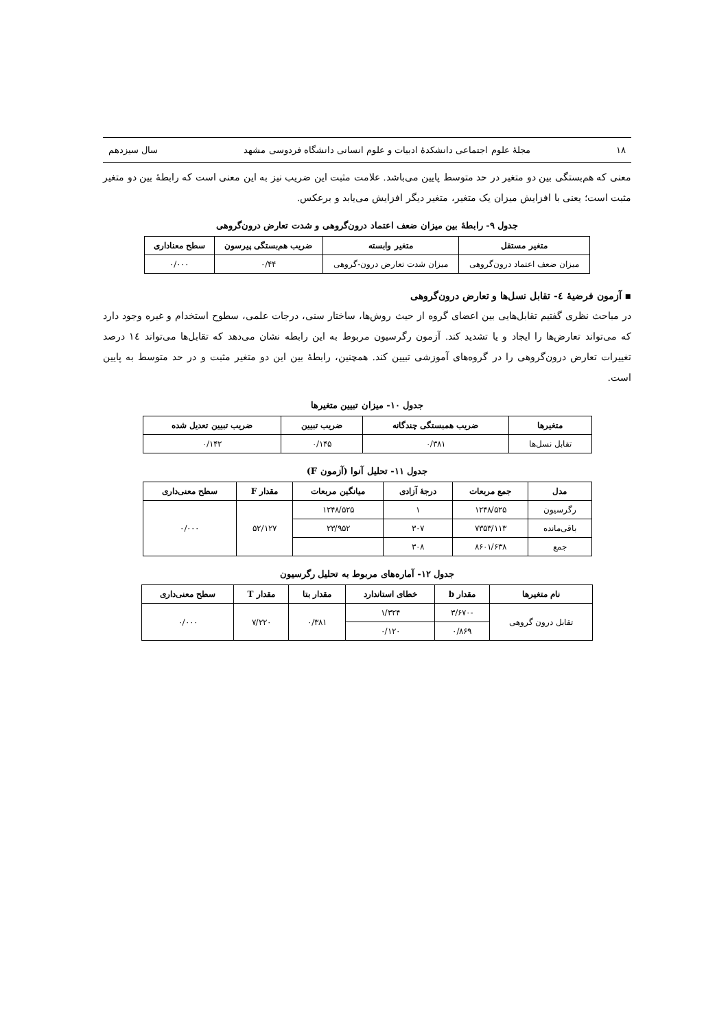۱۸ مجلهٔ علوم اجتماعی دانشکدهٔ ادبیات و علوم انسانی دانشگاه فردوسی مشهد سال سیزدهم
معنی که هم‌بستگی بین دو متغیر در حد متوسط پایین می‌باشد. علامت مثبت این ضریب نیز به این معنی است که رابطهٔ بین دو متغیر مثبت است؛ یعنی با افزایش میزان یک متغیر، متغیر دیگر افزایش می‌یابد و برعکس.
جدول ۹- رابطهٔ بین میزان ضعف اعتماد درون‌گروهی و شدت تعارض درون‌گروهی
| متغیر مستقل | متغیر وابسته | ضریب هم‌بستگی پیرسون | سطح معناداری |
| --- | --- | --- | --- |
| میزان ضعف اعتماد درون‌گروهی | میزان شدت تعارض درون-گروهی | ۰/۴۴ | ۰/۰۰۰ |
▪ آزمون فرضیهٔ ٤- تقابل نسل‌ها و تعارض درون‌گروهی
در مباحث نظری گفتیم تقابل‌هایی بین اعضای گروه از حیث روش‌ها، ساختار سنی، درجات علمی، سطوح استخدام و غیره وجود دارد که می‌تواند تعارض‌ها را ایجاد و یا تشدید کند. آزمون رگرسیون مربوط به این رابطه نشان می‌دهد که تقابل‌ها می‌تواند ١٤ درصد تغییرات تعارض درون‌گروهی را در گروه‌های آموزشی تبیین کند. همچنین، رابطهٔ بین این دو متغیر مثبت و در حد متوسط به پایین است.
جدول ۱۰- میزان تبیین متغیرها
| متغیرها | ضریب همبستگی چندگانه | ضریب تبیین | ضریب تبیین تعدیل شده |
| --- | --- | --- | --- |
| تقابل نسل‌ها | ۰/۳۸۱ | ۰/۱۴۵ | ۰/۱۴۲ |
جدول ۱۱- تحلیل آنوا (آزمون F)
| مدل | جمع مربعات | درجهٔ آزادی | میانگین مربعات | مقدار F | سطح معنی‌داری |
| --- | --- | --- | --- | --- | --- |
| رگرسیون | ۱۲۴۸/۵۲۵ | ۱ | ۱۲۴۸/۵۲۵ | ۵۲/۱۲۷ | ۰/۰۰۰ |
| باقی‌مانده | ۷۳۵۳/۱۱۳ | ۳۰۷ | ۲۳/۹۵۲ | | |
| جمع | ۸۶۰۱/۶۳۸ | ۳۰۸ | | | |
جدول ۱۲- آماره‌های مربوط به تحلیل رگرسیون
| نام متغیرها | مقدار b | خطای استاندارد | مقدار بتا | مقدار T | سطح معنی‌داری |
| --- | --- | --- | --- | --- | --- |
| تقابل درون گروهی | -۳/۶۷۰ | ۱/۳۲۴ | ۰/۳۸۱ | ۷/۲۲۰ | ۰/۰۰۰ |
| | ۰/۸۶۹ | ۰/۱۲۰ | | | |